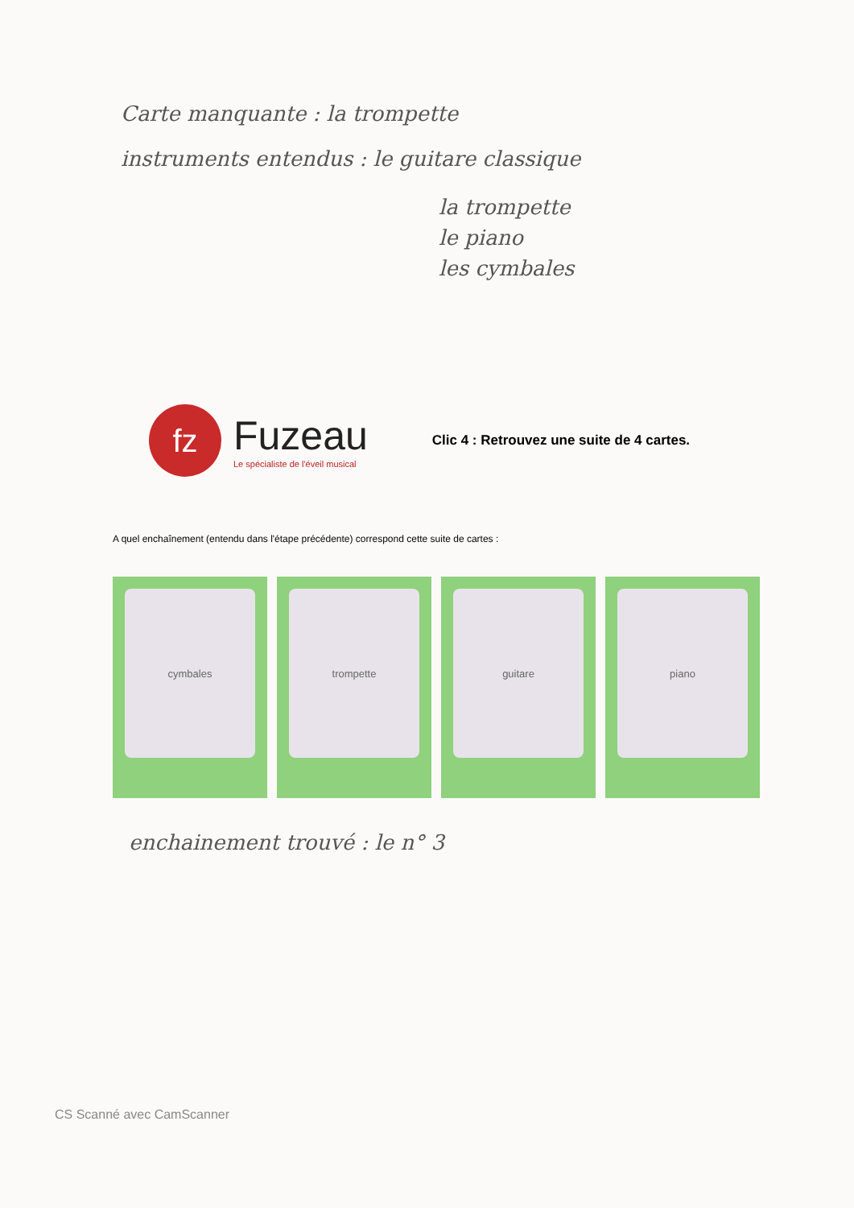Carte manquante : la trompette
instruments entendus : le guitare classique
la trompette
le piano
les cymbales
fz
Fuzeau
Le spécialiste de l'éveil musical
Clic 4 : Retrouvez une suite de 4 cartes.
A quel enchaînement (entendu dans l'étape précédente) correspond cette suite de cartes :
cymbales trompette guitare piano
enchainement trouvé : le n° 3
CS Scanné avec CamScanner